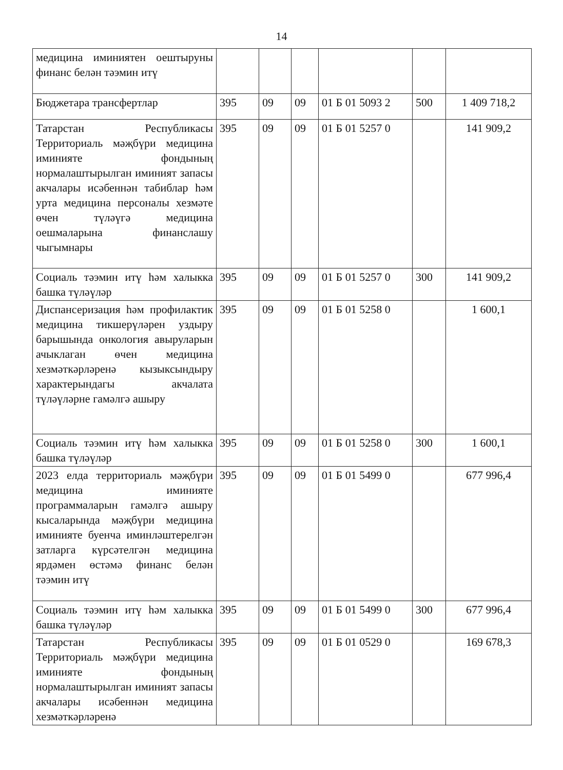14
| медицина иминиятен оештыруны финанс белән тәэмин итү | | | | | | |
| Бюджетара трансфертлар | 395 | 09 | 09 | 01 Б 01 5093 2 | 500 | 1 409 718,2 |
| Татарстан Республикасы Территориаль мәҗбүри медицина иминияте фондының нормалаштырылган иминият запасы акчалары исәбеннән табиблар һәм урта медицина персоналы хезмәте өчен түләүгә медицина оешмаларына финанслашу чыгымнары | 395 | 09 | 09 | 01 Б 01 5257 0 | | 141 909,2 |
| Социаль тәэмин итү һәм халыкка башка түләүләр | 395 | 09 | 09 | 01 Б 01 5257 0 | 300 | 141 909,2 |
| Диспансеризация һәм профилактик медицина тикшерүләрен уздыру барышында онкология авыруларын ачыклаган өчен медицина хезмәткәрләренә кызыксындыру характерындагы акчалата түләүләрне гамәлгә ашыру | 395 | 09 | 09 | 01 Б 01 5258 0 | | 1 600,1 |
| Социаль тәэмин итү һәм халыкка башка түләүләр | 395 | 09 | 09 | 01 Б 01 5258 0 | 300 | 1 600,1 |
| 2023 елда территориаль мәҗбүри медицина иминияте программаларын гамәлгә ашыру кысаларында мәҗбүри медицина иминияте буенча иминләштерелгән затларга күрсәтелгән медицина ярдәмен өстәмә финанс белән тәэмин итү | 395 | 09 | 09 | 01 Б 01 5499 0 | | 677 996,4 |
| Социаль тәэмин итү һәм халыкка башка түләүләр | 395 | 09 | 09 | 01 Б 01 5499 0 | 300 | 677 996,4 |
| Татарстан Республикасы Территориаль мәҗбүри медицина иминияте фондының нормалаштырылган иминият запасы акчалары исәбеннән медицина хезмәткәрләренә | 395 | 09 | 09 | 01 Б 01 0529 0 | | 169 678,3 |